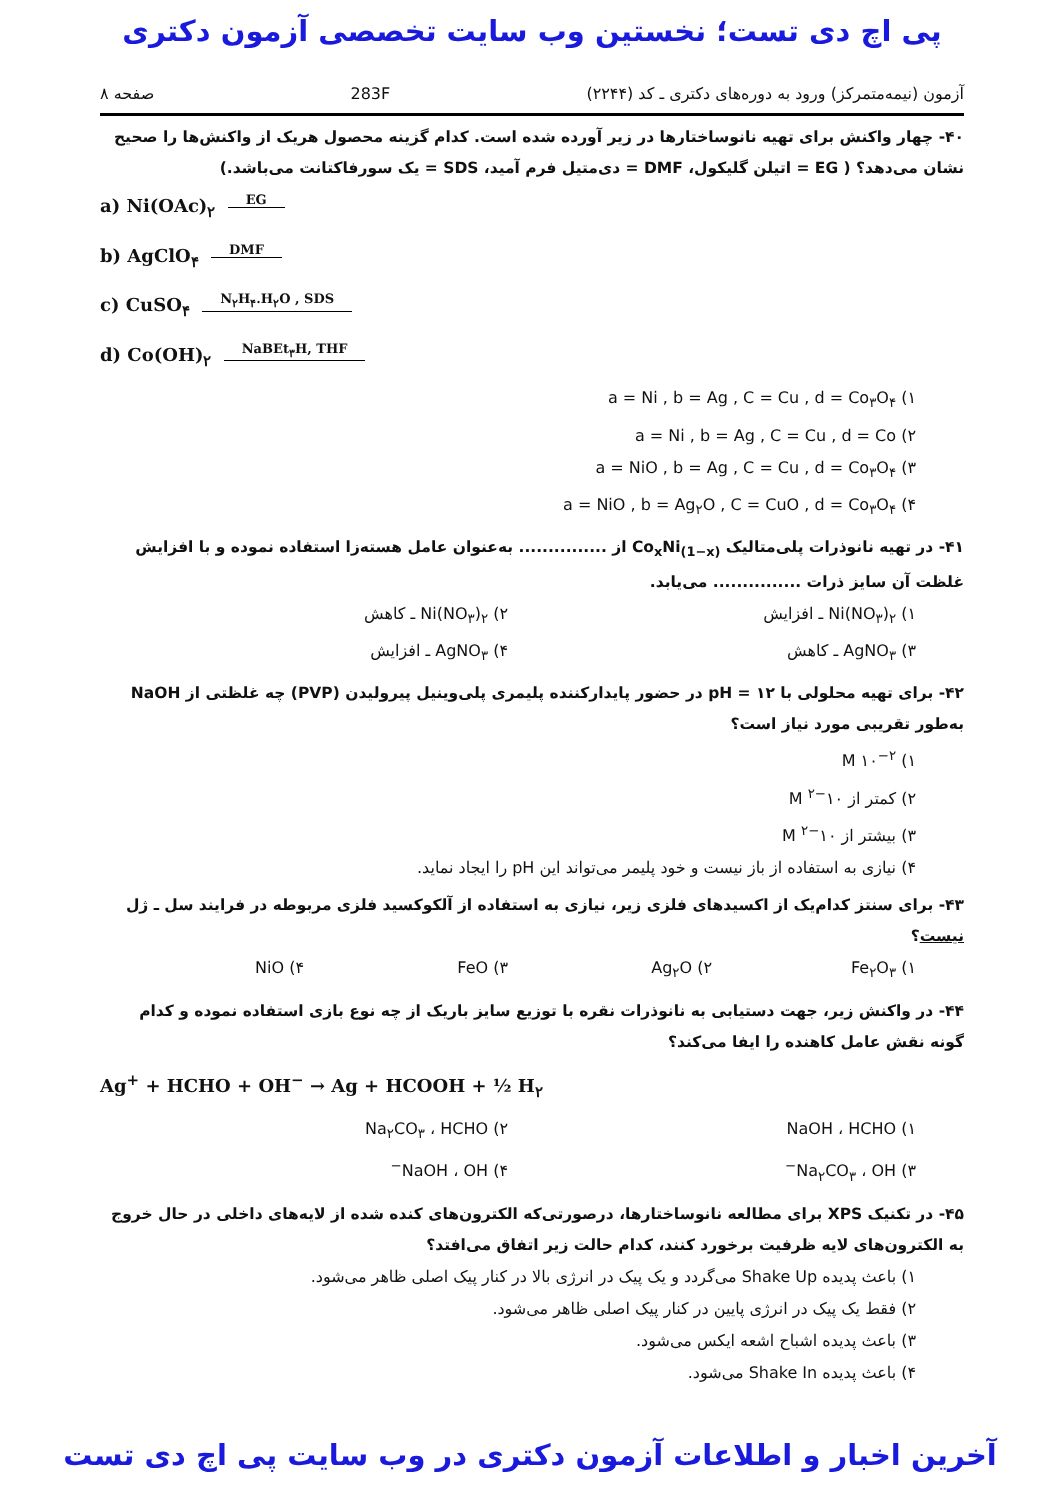پی اچ دی تست؛ نخستین وب سایت تخصصی آزمون دکتری
آزمون (نیمه‌متمرکز) ورود به دوره‌های دکتری ـ کد (۲۲۴۴) 283F صفحه ۸
۴۰- چهار واکنش برای تهیه نانوساختارها در زیر آورده شده است. کدام گزینه محصول هریک از واکنش‌ها را صحیح نشان می‌دهد؟ ( EG = اتیلن گلیکول، DMF = دی‌متیل فرم آمید، SDS = یک سورفاکتانت می‌باشد.)
a) Ni(OAc)<sub>۲</sub> EG
b) AgClO<sub>۴</sub> DMF
c) CuSO<sub>۴</sub> N<sub>۲</sub>H<sub>۴</sub>.H<sub>۲</sub>O , SDS
d) Co(OH)<sub>۲</sub> NaBEt<sub>۳</sub>H, THF
۱) a = Ni , b = Ag , C = Cu , d = Co<sub>۳</sub>O<sub>۴</sub>
۲) a = Ni , b = Ag , C = Cu , d = Co
۳) a = NiO , b = Ag , C = Cu , d = Co<sub>۳</sub>O<sub>۴</sub>
۴) a = NiO , b = Ag<sub>۲</sub>O , C = CuO , d = Co<sub>۳</sub>O<sub>۴</sub>
۴۱- در تهیه نانوذرات پلی‌متالیک Co<sub>x</sub>Ni<sub>(1−x)</sub> از ............... به‌عنوان عامل هسته‌زا استفاده نموده و با افزایش غلظت آن سایز ذرات ............... می‌یابد.
۱) Ni(NO<sub>۳</sub>)<sub>۲</sub> ـ افزایش ۲) Ni(NO<sub>۳</sub>)<sub>۲</sub> ـ کاهش
۳) AgNO<sub>۳</sub> ـ کاهش ۴) AgNO<sub>۳</sub> ـ افزایش
۴۲- برای تهیه محلولی با pH = ۱۲ در حضور پایدارکننده پلیمری پلی‌وینیل پیرولیدن (PVP) چه غلظتی از NaOH به‌طور تقریبی مورد نیاز است؟
۱) ۱۰<sup>−۲</sup> M
۲) کمتر از ۱۰<sup>−۲</sup> M
۳) بیشتر از ۱۰<sup>−۲</sup> M
۴) نیازی به استفاده از باز نیست و خود پلیمر می‌تواند این pH را ایجاد نماید.
۴۳- برای سنتز کدام‌یک از اکسیدهای فلزی زیر، نیازی به استفاده از آلکوکسید فلزی مربوطه در فرایند سل ـ ژل نیست؟
۱) Fe<sub>۲</sub>O<sub>۳</sub> ۲) Ag<sub>۲</sub>O ۳) FeO ۴) NiO
۴۴- در واکنش زیر، جهت دستیابی به نانوذرات نقره با توزیع سایز باریک از چه نوع بازی استفاده نموده و کدام گونه نقش عامل کاهنده را ایفا می‌کند؟
Ag<sup>+</sup> + HCHO + OH<sup>−</sup> → Ag + HCOOH + ½ H<sub>۲</sub>
۱) NaOH ، HCHO ۲) Na<sub>۲</sub>CO<sub>۳</sub> ، HCHO
۳) Na<sub>۲</sub>CO<sub>۳</sub> ، OH<sup>−</sup> ۴) NaOH ، OH<sup>−</sup>
۴۵- در تکنیک XPS برای مطالعه نانوساختارها، درصورتی‌که الکترون‌های کنده شده از لایه‌های داخلی در حال خروج به الکترون‌های لایه ظرفیت برخورد کنند، کدام حالت زیر اتفاق می‌افتد؟
۱) باعث پدیده Shake Up می‌گردد و یک پیک در انرژی بالا در کنار پیک اصلی ظاهر می‌شود.
۲) فقط یک پیک در انرژی پایین در کنار پیک اصلی ظاهر می‌شود.
۳) باعث پدیده اشباح اشعه ایکس می‌شود.
۴) باعث پدیده Shake In می‌شود.
آخرین اخبار و اطلاعات آزمون دکتری در وب سایت پی اچ دی تست